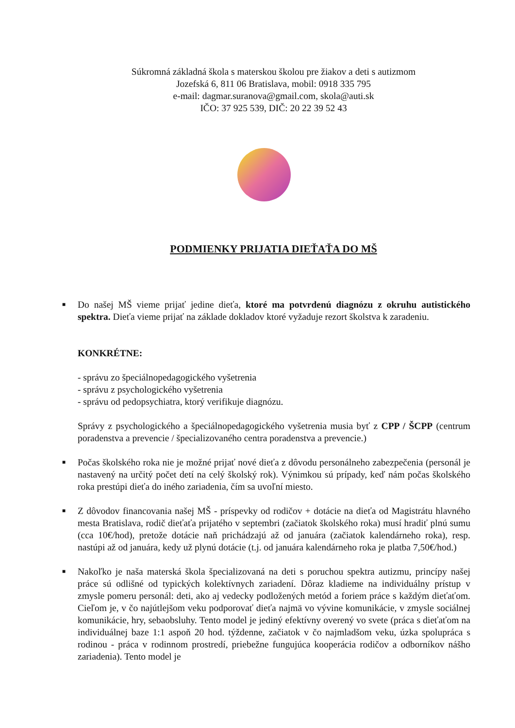Súkromná základná škola s materskou školou pre žiakov a deti s autizmom
Jozefská 6, 811 06 Bratislava, mobil: 0918 335 795
e-mail: dagmar.suranova@gmail.com, skola@auti.sk
IČO: 37 925 539, DIČ: 20 22 39 52 43
PODMIENKY PRIJATIA DIEŤAŤA DO MŠ
■ Do našej MŠ vieme prijať jedine dieťa, ktoré ma potvrdenú diagnózu z okruhu autistického spektra. Dieťa vieme prijať na základe dokladov ktoré vyžaduje rezort školstva k zaradeniu.
KONKRÉTNE:
- správu zo špeciálnopedagogického vyšetrenia
- správu z psychologického vyšetrenia
- správu od pedopsychiatra, ktorý verifikuje diagnózu.
Správy z psychologického a špeciálnopedagogického vyšetrenia musia byť z CPP / ŠCPP (centrum poradenstva a prevencie / špecializovaného centra poradenstva a prevencie.)
■ Počas školského roka nie je možné prijať nové dieťa z dôvodu personálneho zabezpečenia (personál je nastavený na určitý počet detí na celý školský rok). Výnimkou sú prípady, keď nám počas školského roka prestúpi dieťa do iného zariadenia, čím sa uvoľní miesto.
■ Z dôvodov financovania našej MŠ - príspevky od rodičov + dotácie na dieťa od Magistrátu hlavného mesta Bratislava, rodič dieťaťa prijatého v septembri (začiatok školského roka) musí hradiť plnú sumu (cca 10€/hod), pretože dotácie naň prichádzajú až od januára (začiatok kalendárneho roka), resp. nastúpi až od januára, kedy už plynú dotácie (t.j. od januára kalendárneho roka je platba 7,50€/hod.)
■ Nakoľko je naša materská škola špecializovaná na deti s poruchou spektra autizmu, princípy našej práce sú odlišné od typických kolektívnych zariadení. Dôraz kladieme na individuálny prístup v zmysle pomeru personál: deti, ako aj vedecky podložených metód a foriem práce s každým dieťaťom. Cieľom je, v čo najútlejšom veku podporovať dieťa najmä vo vývine komunikácie, v zmysle sociálnej komunikácie, hry, sebaobsluhy. Tento model je jediný efektívny overený vo svete (práca s dieťaťom na individuálnej baze 1:1 aspoň 20 hod. týždenne, začiatok v čo najmladšom veku, úzka spolupráca s rodinou - práca v rodinnom prostredí, priebežne fungujúca kooperácia rodičov a odborníkov nášho zariadenia). Tento model je